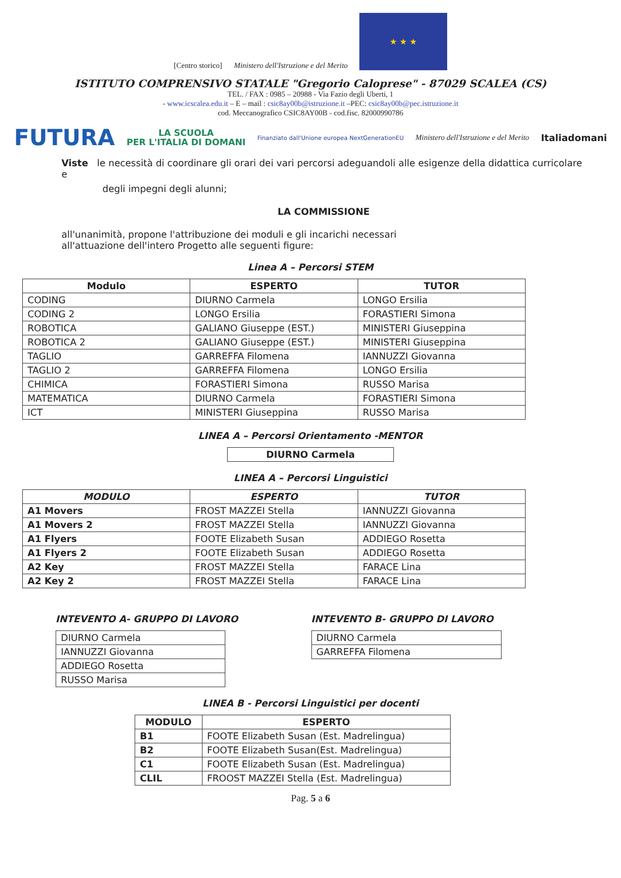[Centro storico]
Ministero dell'Istruzione e del Merito
★ ★ ★
ISTITUTO COMPRENSIVO STATALE "Gregorio Caloprese" - 87029 SCALEA (CS)
TEL. / FAX : 0985 – 20988 - Via Fazio degli Uberti, 1
- www.icscalea.edu.it – E – mail : csic8ay00b@istruzione.it –PEC: csic8ay00b@pec.istruzione.it
cod. Meccanografico CSIC8AY00B - cod.fisc. 82000990786
FUTURA LA SCUOLA
PER L'ITALIA DI DOMANI Finanziato dall'Unione europea NextGenerationEU Ministero dell'Istruzione e del Merito Italiadomani
Viste le necessità di coordinare gli orari dei vari percorsi adeguandoli alle esigenze della didattica curricolare e
degli impegni degli alunni;
LA COMMISSIONE
all'unanimità, propone l'attribuzione dei moduli e gli incarichi necessari
all'attuazione dell'intero Progetto alle seguenti figure:
Linea A – Percorsi STEM
| Modulo | ESPERTO | TUTOR |
| --- | --- | --- |
| CODING | DIURNO Carmela | LONGO Ersilia |
| CODING 2 | LONGO Ersilia | FORASTIERI Simona |
| ROBOTICA | GALIANO Giuseppe (EST.) | MINISTERI Giuseppina |
| ROBOTICA 2 | GALIANO Giuseppe (EST.) | MINISTERI Giuseppina |
| TAGLIO | GARREFFA Filomena | IANNUZZI Giovanna |
| TAGLIO 2 | GARREFFA Filomena | LONGO Ersilia |
| CHIMICA | FORASTIERI Simona | RUSSO Marisa |
| MATEMATICA | DIURNO Carmela | FORASTIERI Simona |
| ICT | MINISTERI Giuseppina | RUSSO Marisa |
LINEA A – Percorsi Orientamento -MENTOR
| DIURNO Carmela |
LINEA A – Percorsi Linguistici
| MODULO | ESPERTO | TUTOR |
| --- | --- | --- |
| A1 Movers | FROST MAZZEI Stella | IANNUZZI Giovanna |
| A1 Movers 2 | FROST MAZZEI Stella | IANNUZZI Giovanna |
| A1 Flyers | FOOTE Elizabeth Susan | ADDIEGO Rosetta |
| A1 Flyers 2 | FOOTE Elizabeth Susan | ADDIEGO Rosetta |
| A2 Key | FROST MAZZEI Stella | FARACE Lina |
| A2 Key 2 | FROST MAZZEI Stella | FARACE Lina |
INTEVENTO A- GRUPPO DI LAVORO
| DIURNO Carmela |
| IANNUZZI Giovanna |
| ADDIEGO Rosetta |
| RUSSO Marisa |
INTEVENTO B- GRUPPO DI LAVORO
| DIURNO Carmela |
| GARREFFA Filomena |
LINEA B - Percorsi Linguistici per docenti
| MODULO | ESPERTO |
| --- | --- |
| B1 | FOOTE Elizabeth Susan (Est. Madrelingua) |
| B2 | FOOTE Elizabeth Susan(Est. Madrelingua) |
| C1 | FOOTE Elizabeth Susan (Est. Madrelingua) |
| CLIL | FROOST MAZZEI Stella (Est. Madrelingua) |
Pag. 5 a 6